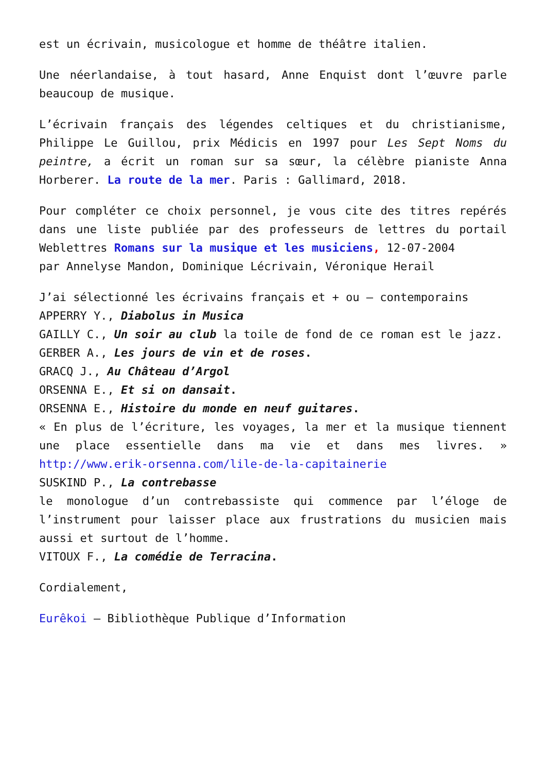est un écrivain, musicologue et homme de théâtre italien.
Une néerlandaise, à tout hasard, Anne Enquist dont l’œuvre parle beaucoup de musique.
L’écrivain français des légendes celtiques et du christianisme, Philippe Le Guillou, prix Médicis en 1997 pour Les Sept Noms du peintre, a écrit un roman sur sa sœur, la célèbre pianiste Anna Horberer. La route de la mer. Paris : Gallimard, 2018.
Pour compléter ce choix personnel, je vous cite des titres repérés dans une liste publiée par des professeurs de lettres du portail Weblettres Romans sur la musique et les musiciens, 12-07-2004
par Annelyse Mandon, Dominique Lécrivain, Véronique Herail
J’ai sélectionné les écrivains français et + ou – contemporains
APPERRY Y., Diabolus in Musica
GAILLY C., Un soir au club la toile de fond de ce roman est le jazz.
GERBER A., Les jours de vin et de roses.
GRACQ J., Au Château d’Argol
ORSENNA E., Et si on dansait.
ORSENNA E., Histoire du monde en neuf guitares.
« En plus de l’écriture, les voyages, la mer et la musique tiennent une place essentielle dans ma vie et dans mes livres. » http://www.erik-orsenna.com/lile-de-la-capitainerie
SUSKIND P., La contrebasse
le monologue d’un contrebassiste qui commence par l’éloge de l’instrument pour laisser place aux frustrations du musicien mais aussi et surtout de l’homme.
VITOUX F., La comédie de Terracina.
Cordialement,
Eurêkoi – Bibliothèque Publique d’Information